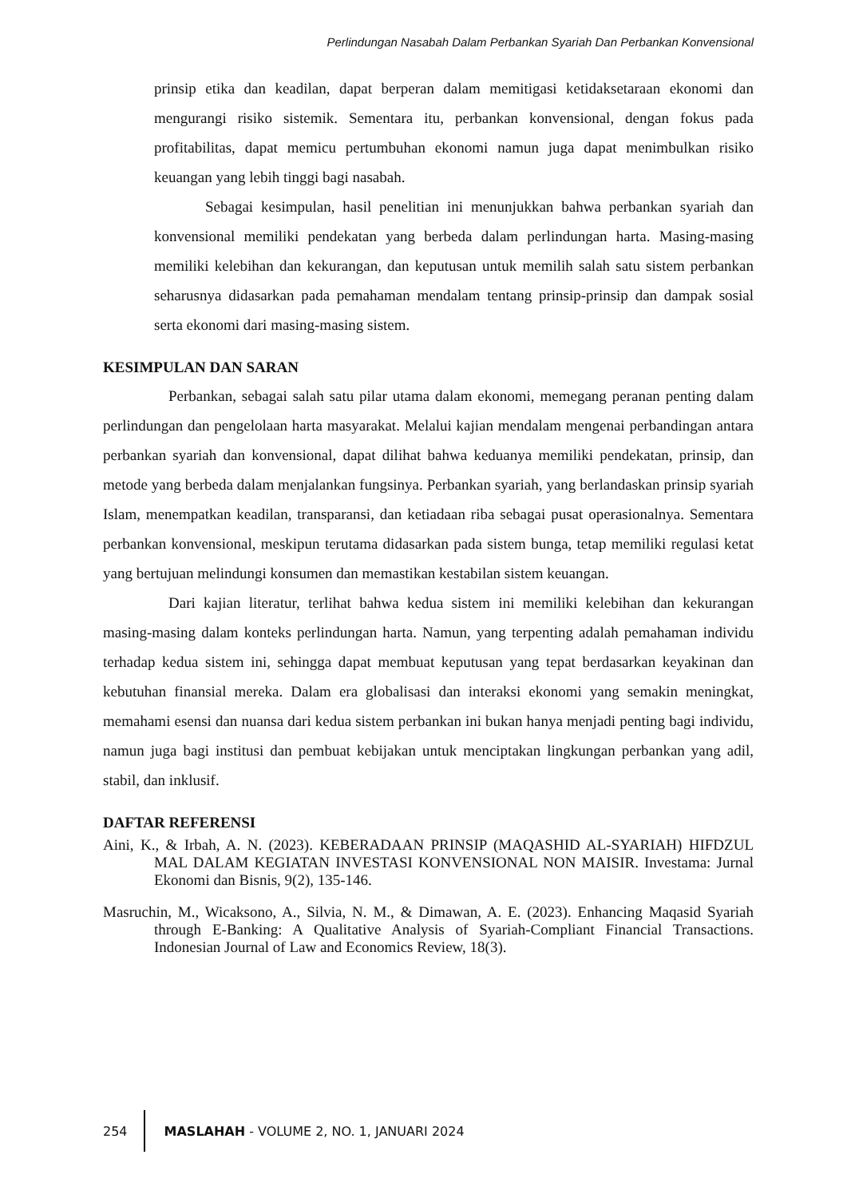Perlindungan Nasabah Dalam Perbankan Syariah Dan Perbankan Konvensional
prinsip etika dan keadilan, dapat berperan dalam memitigasi ketidaksetaraan ekonomi dan mengurangi risiko sistemik. Sementara itu, perbankan konvensional, dengan fokus pada profitabilitas, dapat memicu pertumbuhan ekonomi namun juga dapat menimbulkan risiko keuangan yang lebih tinggi bagi nasabah.
Sebagai kesimpulan, hasil penelitian ini menunjukkan bahwa perbankan syariah dan konvensional memiliki pendekatan yang berbeda dalam perlindungan harta. Masing-masing memiliki kelebihan dan kekurangan, dan keputusan untuk memilih salah satu sistem perbankan seharusnya didasarkan pada pemahaman mendalam tentang prinsip-prinsip dan dampak sosial serta ekonomi dari masing-masing sistem.
KESIMPULAN DAN SARAN
Perbankan, sebagai salah satu pilar utama dalam ekonomi, memegang peranan penting dalam perlindungan dan pengelolaan harta masyarakat. Melalui kajian mendalam mengenai perbandingan antara perbankan syariah dan konvensional, dapat dilihat bahwa keduanya memiliki pendekatan, prinsip, dan metode yang berbeda dalam menjalankan fungsinya. Perbankan syariah, yang berlandaskan prinsip syariah Islam, menempatkan keadilan, transparansi, dan ketiadaan riba sebagai pusat operasionalnya. Sementara perbankan konvensional, meskipun terutama didasarkan pada sistem bunga, tetap memiliki regulasi ketat yang bertujuan melindungi konsumen dan memastikan kestabilan sistem keuangan.
Dari kajian literatur, terlihat bahwa kedua sistem ini memiliki kelebihan dan kekurangan masing-masing dalam konteks perlindungan harta. Namun, yang terpenting adalah pemahaman individu terhadap kedua sistem ini, sehingga dapat membuat keputusan yang tepat berdasarkan keyakinan dan kebutuhan finansial mereka. Dalam era globalisasi dan interaksi ekonomi yang semakin meningkat, memahami esensi dan nuansa dari kedua sistem perbankan ini bukan hanya menjadi penting bagi individu, namun juga bagi institusi dan pembuat kebijakan untuk menciptakan lingkungan perbankan yang adil, stabil, dan inklusif.
DAFTAR REFERENSI
Aini, K., & Irbah, A. N. (2023). KEBERADAAN PRINSIP (MAQASHID AL-SYARIAH) HIFDZUL MAL DALAM KEGIATAN INVESTASI KONVENSIONAL NON MAISIR. Investama: Jurnal Ekonomi dan Bisnis, 9(2), 135-146.
Masruchin, M., Wicaksono, A., Silvia, N. M., & Dimawan, A. E. (2023). Enhancing Maqasid Syariah through E-Banking: A Qualitative Analysis of Syariah-Compliant Financial Transactions. Indonesian Journal of Law and Economics Review, 18(3).
254
MASLAHAH - VOLUME 2, NO. 1, JANUARI 2024